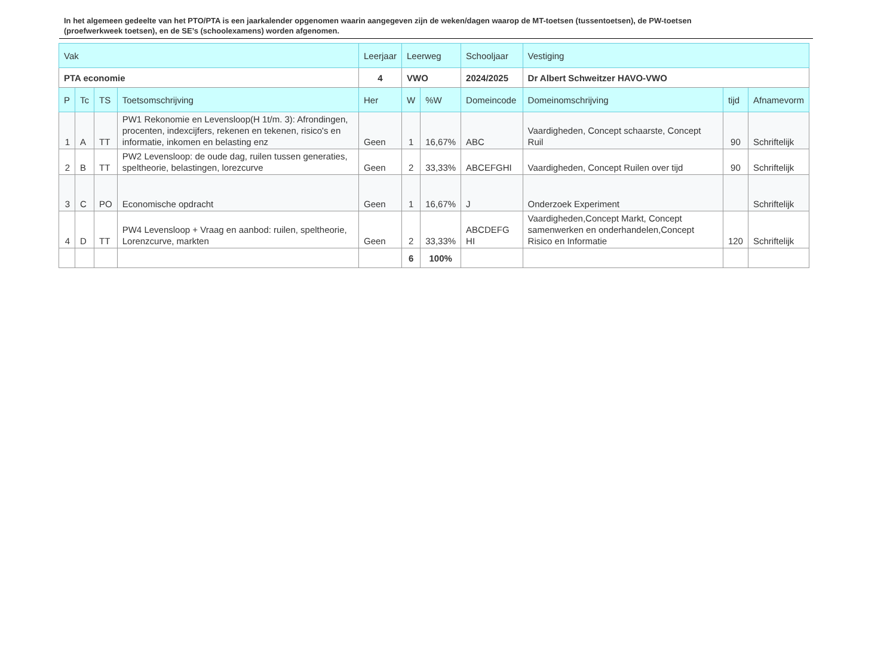In het algemeen gedeelte van het PTO/PTA is een jaarkalender opgenomen waarin aangegeven zijn de weken/dagen waarop de MT-toetsen (tussentoetsen), de PW-toetsen (proefwerkweek toetsen), en de SE’s (schoolexamens) worden afgenomen.
| Vak | | | | Leerjaar | Leerweg | | Schooljaar | Vestiging | | |
| --- | --- | --- | --- | --- | --- | --- | --- | --- | --- | --- |
| PTA economie | | | | 4 | VWO | | 2024/2025 | Dr Albert Schweitzer HAVO-VWO | | |
| P | Tc | TS | Toetsomschrijving | Her | W | %W | Domeincode | Domeinomschrijving | tijd | Afnamevorm |
| 1 | A | TT | PW1 Rekonomie en Levensloop(H 1t/m. 3): Afrondingen, procenten, indexcijfers, rekenen en tekenen, risico's en informatie, inkomen en belasting enz | Geen | 1 | 16,67% | ABC | Vaardigheden, Concept schaarste, Concept Ruil | 90 | Schriftelijk |
| 2 | B | TT | PW2 Levensloop: de oude dag, ruilen tussen generaties, speltheorie, belastingen, lorezcurve | Geen | 2 | 33,33% | ABCEFGHI | Vaardigheden, Concept Ruilen over tijd | 90 | Schriftelijk |
| 3 | C | PO | Economische opdracht | Geen | 1 | 16,67% | J | Onderzoek Experiment | | Schriftelijk |
| 4 | D | TT | PW4 Levensloop + Vraag en aanbod: ruilen, speltheorie, Lorenzcurve, markten | Geen | 2 | 33,33% | ABCDEFG HI | Vaardigheden,Concept Markt, Concept samenwerken en onderhandelen,Concept Risico en Informatie | 120 | Schriftelijk |
| | | | | | 6 | 100% | | | | |